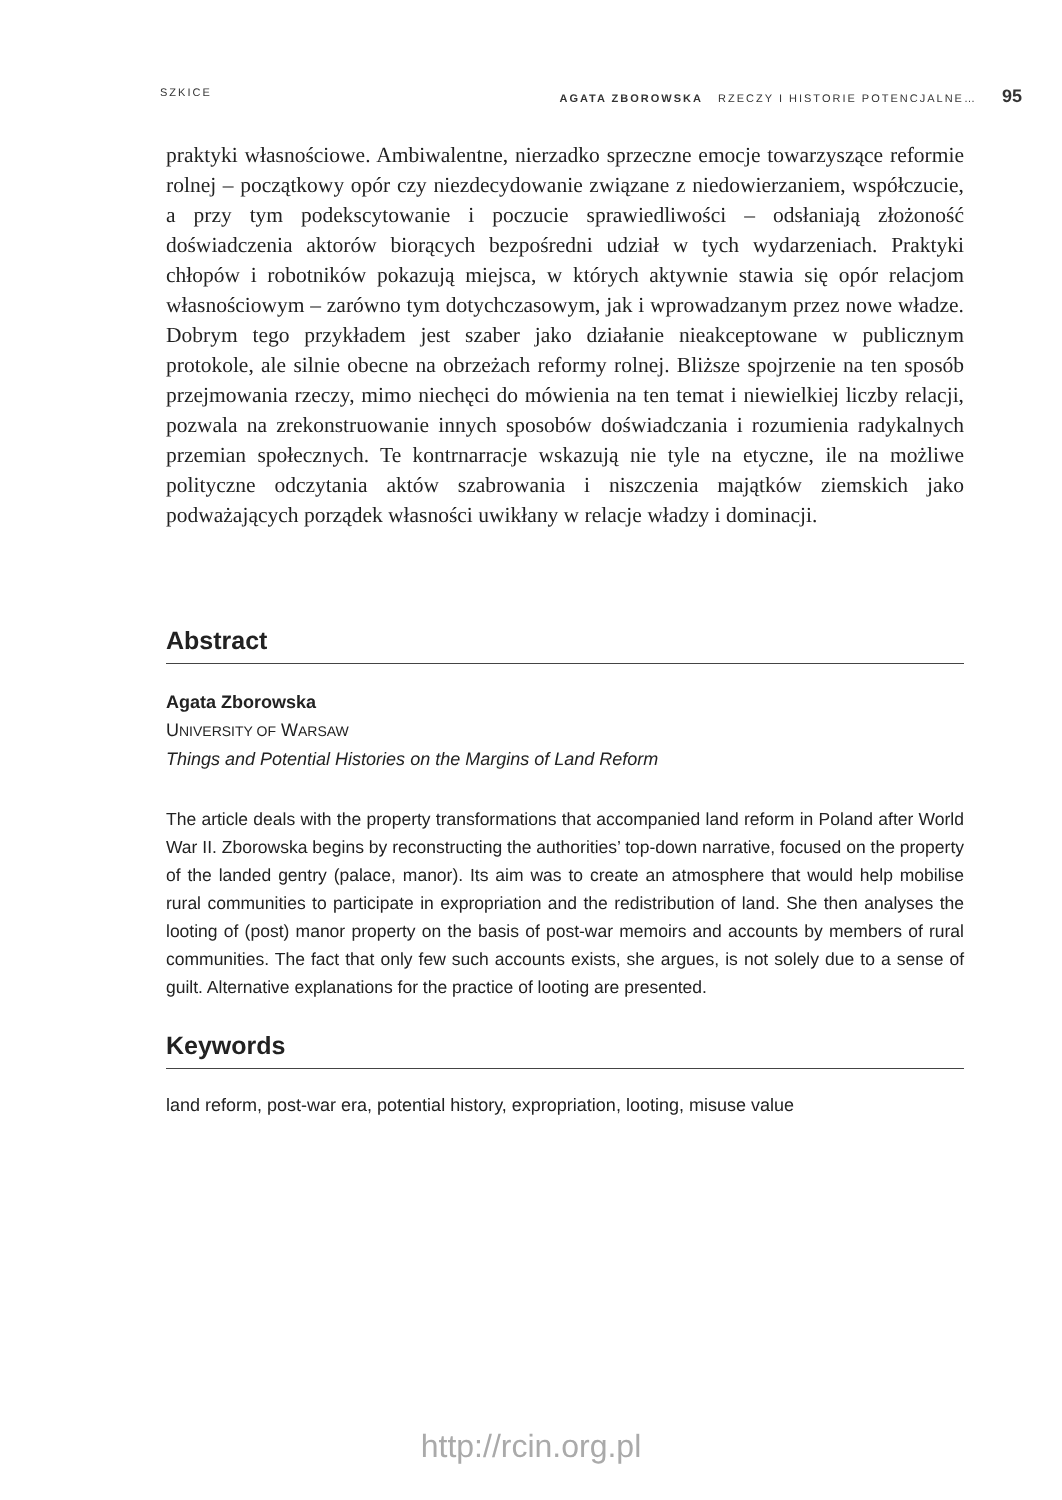SZKICE AGATA ZBOROWSKA RZECZY I HISTORIE POTENCJALNE… 95
praktyki własnościowe. Ambiwalentne, nierzadko sprzeczne emocje towarzyszące reformie rolnej – początkowy opór czy niezdecydowanie związane z niedowierzaniem, współczucie, a przy tym podekscytowanie i poczucie sprawiedliwości – odsłaniają złożoność doświadczenia aktorów biorących bezpośredni udział w tych wydarzeniach. Praktyki chłopów i robotników pokazują miejsca, w których aktywnie stawia się opór relacjom własnościowym – zarówno tym dotychczasowym, jak i wprowadzanym przez nowe władze. Dobrym tego przykładem jest szaber jako działanie nieakceptowane w publicznym protokole, ale silnie obecne na obrzeżach reformy rolnej. Bliższe spojrzenie na ten sposób przejmowania rzeczy, mimo niechęci do mówienia na ten temat i niewielkiej liczby relacji, pozwala na zrekonstruowanie innych sposobów doświadczania i rozumienia radykalnych przemian społecznych. Te kontrnarracje wskazują nie tyle na etyczne, ile na możliwe polityczne odczytania aktów szabrowania i niszczenia majątków ziemskich jako podważających porządek własności uwikłany w relacje władzy i dominacji.
Abstract
Agata Zborowska
UNIVERSITY OF WARSAW
Things and Potential Histories on the Margins of Land Reform
The article deals with the property transformations that accompanied land reform in Poland after World War II. Zborowska begins by reconstructing the authorities’ top-down narrative, focused on the property of the landed gentry (palace, manor). Its aim was to create an atmosphere that would help mobilise rural communities to participate in expropriation and the redistribution of land. She then analyses the looting of (post) manor property on the basis of post-war memoirs and accounts by members of rural communities. The fact that only few such accounts exists, she argues, is not solely due to a sense of guilt. Alternative explanations for the practice of looting are presented.
Keywords
land reform, post-war era, potential history, expropriation, looting, misuse value
http://rcin.org.pl